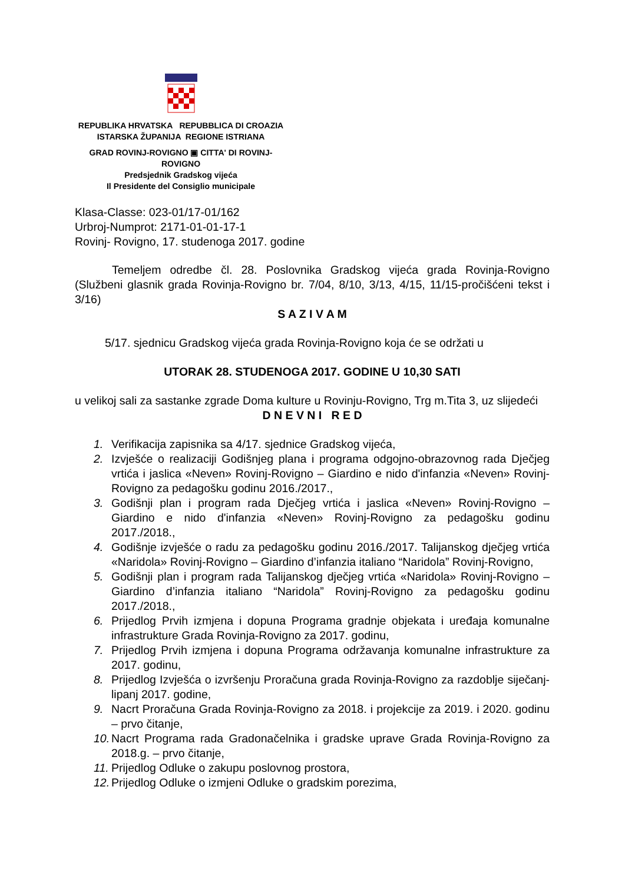REPUBLIKA HRVATSKA REPUBBLICA DI CROAZIA
ISTARSKA ŽUPANIJA REGIONE ISTRIANA
GRAD ROVINJ-ROVIGNO ▣ CITTA' DI ROVINJ-ROVIGNO
Predsjednik Gradskog vijeća
Il Presidente del Consiglio municipale
Klasa-Classe: 023-01/17-01/162
Urbroj-Numprot: 2171-01-01-17-1
Rovinj- Rovigno, 17. studenoga 2017. godine
Temeljem odredbe čl. 28. Poslovnika Gradskog vijeća grada Rovinja-Rovigno (Službeni glasnik grada Rovinja-Rovigno br. 7/04, 8/10, 3/13, 4/15, 11/15-pročišćeni tekst i 3/16)
S A Z I V A M
5/17. sjednicu Gradskog vijeća grada Rovinja-Rovigno koja će se održati u
UTORAK 28. STUDENOGA 2017. GODINE U 10,30 SATI
u velikoj sali za sastanke zgrade Doma kulture u Rovinju-Rovigno, Trg m.Tita 3, uz slijedeći
D N E V N I R E D
1. Verifikacija zapisnika sa 4/17. sjednice Gradskog vijeća,
2. Izvješće o realizaciji Godišnjeg plana i programa odgojno-obrazovnog rada Dječjeg vrtića i jaslica «Neven» Rovinj-Rovigno – Giardino e nido d'infanzia «Neven» Rovinj-Rovigno za pedagošku godinu 2016./2017.,
3. Godišnji plan i program rada Dječjeg vrtića i jaslica «Neven» Rovinj-Rovigno – Giardino e nido d'infanzia «Neven» Rovinj-Rovigno za pedagošku godinu 2017./2018.,
4. Godišnje izvješće o radu za pedagošku godinu 2016./2017. Talijanskog dječjeg vrtića «Naridola» Rovinj-Rovigno – Giardino d’infanzia italiano “Naridola” Rovinj-Rovigno,
5. Godišnji plan i program rada Talijanskog dječjeg vrtića «Naridola» Rovinj-Rovigno – Giardino d’infanzia italiano “Naridola” Rovinj-Rovigno za pedagošku godinu 2017./2018.,
6. Prijedlog Prvih izmjena i dopuna Programa gradnje objekata i uređaja komunalne infrastrukture Grada Rovinja-Rovigno za 2017. godinu,
7. Prijedlog Prvih izmjena i dopuna Programa održavanja komunalne infrastrukture za 2017. godinu,
8. Prijedlog Izvješća o izvršenju Proračuna grada Rovinja-Rovigno za razdoblje siječanj-lipanj 2017. godine,
9. Nacrt Proračuna Grada Rovinja-Rovigno za 2018. i projekcije za 2019. i 2020. godinu – prvo čitanje,
10. Nacrt Programa rada Gradonačelnika i gradske uprave Grada Rovinja-Rovigno za 2018.g. – prvo čitanje,
11. Prijedlog Odluke o zakupu poslovnog prostora,
12. Prijedlog Odluke o izmjeni Odluke o gradskim porezima,